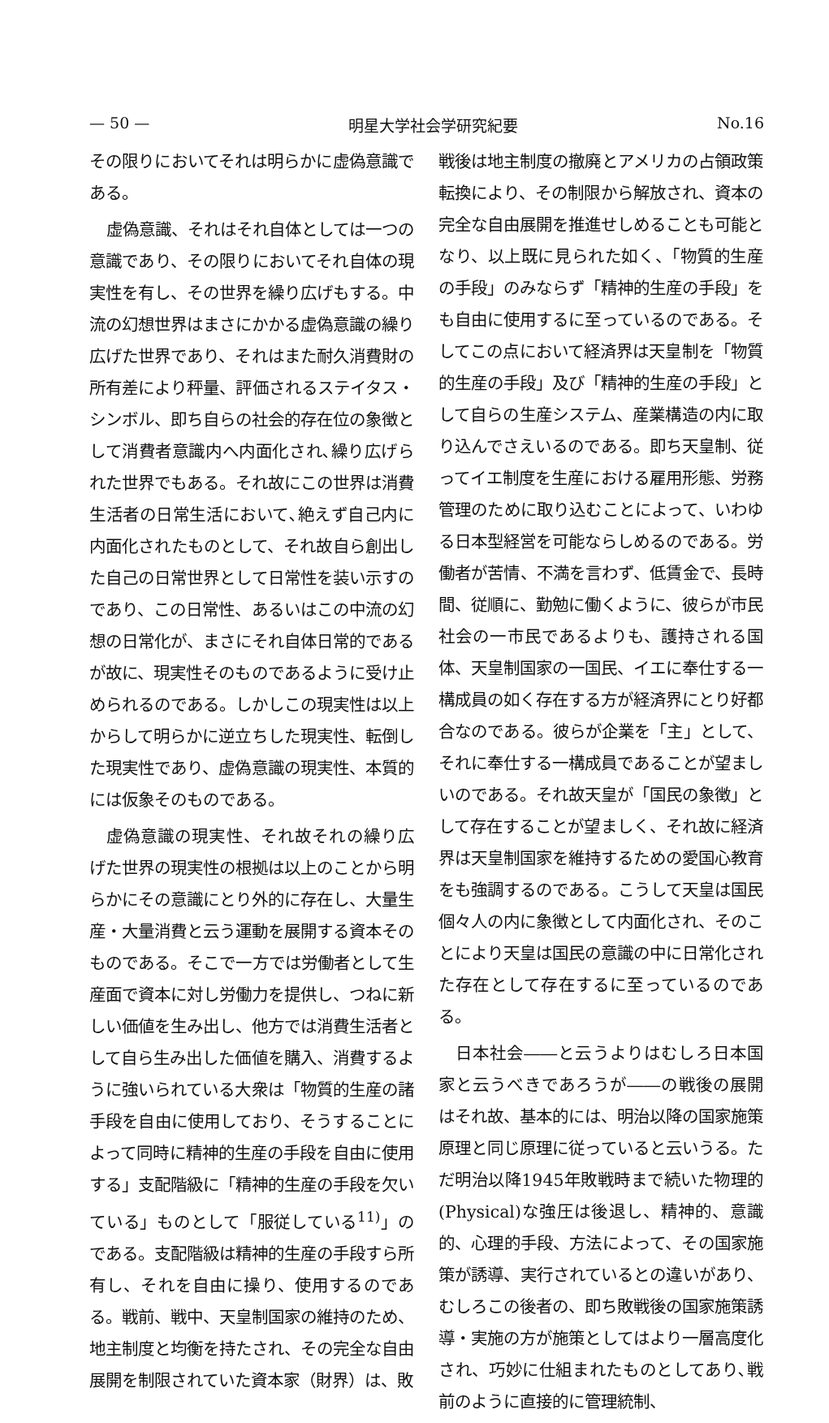— 50 — 明星大学社会学研究紀要 No.16
その限りにおいてそれは明らかに虚偽意識である。
虚偽意識、それはそれ自体としては一つの意識であり、その限りにおいてそれ自体の現実性を有し、その世界を繰り広げもする。中流の幻想世界はまさにかかる虚偽意識の繰り広げた世界であり、それはまた耐久消費財の所有差により秤量、評価されるステイタス・シンボル、即ち自らの社会的存在位の象徴として消費者意識内へ内面化され､繰り広げられた世界でもある。それ故にこの世界は消費生活者の日常生活において､絶えず自己内に内面化されたものとして、それ故自ら創出した自己の日常世界として日常性を装い示すのであり、この日常性、あるいはこの中流の幻想の日常化が、まさにそれ自体日常的であるが故に、現実性そのものであるように受け止められるのである。しかしこの現実性は以上からして明らかに逆立ちした現実性、転倒した現実性であり、虚偽意識の現実性、本質的には仮象そのものである。
虚偽意識の現実性、それ故それの繰り広げた世界の現実性の根拠は以上のことから明らかにその意識にとり外的に存在し、大量生産・大量消費と云う運動を展開する資本そのものである。そこで一方では労働者として生産面で資本に対し労働力を提供し、つねに新しい価値を生み出し、他方では消費生活者として自ら生み出した価値を購入、消費するように強いられている大衆は「物質的生産の諸手段を自由に使用しており、そうすることによって同時に精神的生産の手段を自由に使用する」支配階級に「精神的生産の手段を欠いている」ものとして「服従している<sup>11)</sup>」のである。支配階級は精神的生産の手段すら所有し、それを自由に操り、使用するのである。戦前、戦中、天皇制国家の維持のため、地主制度と均衡を持たされ、その完全な自由展開を制限されていた資本家（財界）は、敗
戦後は地主制度の撤廃とアメリカの占領政策転換により、その制限から解放され、資本の完全な自由展開を推進せしめることも可能となり、以上既に見られた如く、「物質的生産の手段」のみならず「精神的生産の手段」をも自由に使用するに至っているのである。そしてこの点において経済界は天皇制を「物質的生産の手段」及び「精神的生産の手段」として自らの生産システム、産業構造の内に取り込んでさえいるのである。即ち天皇制、従ってイエ制度を生産における雇用形態、労務管理のために取り込むことによって、いわゆる日本型経営を可能ならしめるのである。労働者が苦情、不満を言わず、低賃金で、長時間、従順に、勤勉に働くように、彼らが市民社会の一市民であるよりも、護持される国体、天皇制国家の一国民、イエに奉仕する一構成員の如く存在する方が経済界にとり好都合なのである。彼らが企業を「主」として、それに奉仕する一構成員であることが望ましいのである。それ故天皇が「国民の象徴」として存在することが望ましく、それ故に経済界は天皇制国家を維持するための愛国心教育をも強調するのである。こうして天皇は国民個々人の内に象徴として内面化され、そのことにより天皇は国民の意識の中に日常化された存在として存在するに至っているのである。
日本社会――と云うよりはむしろ日本国家と云うべきであろうが――の戦後の展開はそれ故、基本的には、明治以降の国家施策原理と同じ原理に従っていると云いうる。ただ明治以降1945年敗戦時まで続いた物理的(Physical)な強圧は後退し、精神的、意識的、心理的手段、方法によって、その国家施策が誘導、実行されているとの違いがあり、むしろこの後者の、即ち敗戦後の国家施策誘導・実施の方が施策としてはより一層高度化され、巧妙に仕組まれたものとしてあり､戦前のように直接的に管理統制、